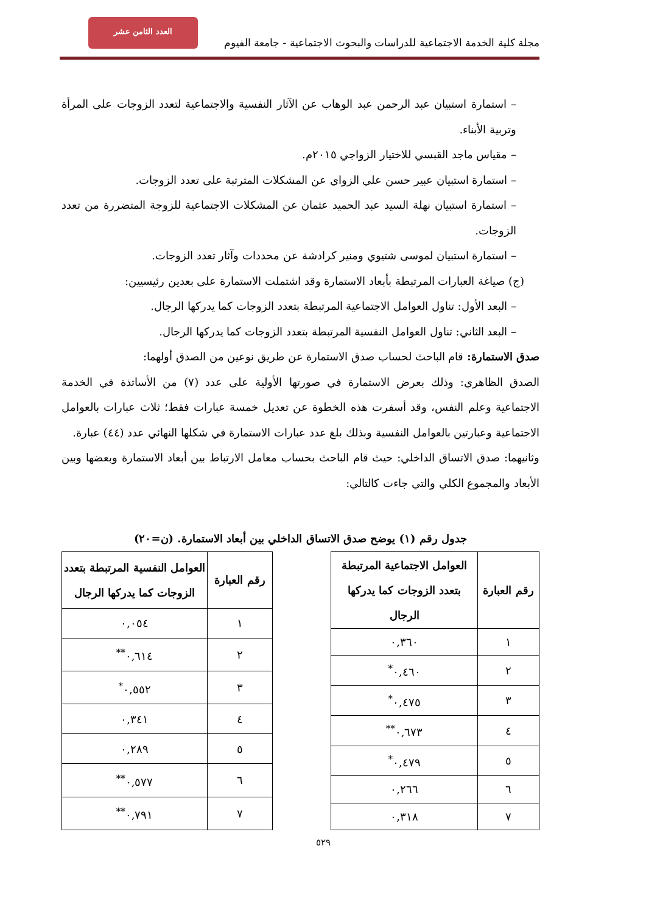العدد الثامن عشر
مجلة كلية الخدمة الاجتماعية للدراسات والبحوث الاجتماعية - جامعة الفيوم
– استمارة استبيان عبد الرحمن عبد الوهاب عن الآثار النفسية والاجتماعية لتعدد الزوجات على المرأة وتربية الأبناء.
– مقياس ماجد القبسي للاختيار الزواجي ٢٠١٥م.
– استمارة استبيان عبير حسن علي الزواي عن المشكلات المترتبة على تعدد الزوجات.
– استمارة استبيان نهلة السيد عبد الحميد عثمان عن المشكلات الاجتماعية للزوجة المتضررة من تعدد الزوجات.
– استمارة استبيان لموسى شتيوي ومنير كرادشة عن محددات وآثار تعدد الزوجات.
(ج) صياغة العبارات المرتبطة بأبعاد الاستمارة وقد اشتملت الاستمارة على بعدين رئيسيين:
– البعد الأول: تناول العوامل الاجتماعية المرتبطة بتعدد الزوجات كما يدركها الرجال.
– البعد الثاني: تناول العوامل النفسية المرتبطة بتعدد الزوجات كما يدركها الرجال.
صدق الاستمارة: قام الباحث لحساب صدق الاستمارة عن طريق نوعين من الصدق أولهما:
الصدق الظاهري: وذلك بعرض الاستمارة في صورتها الأولية على عدد (٧) من الأساتذة في الخدمة الاجتماعية وعلم النفس، وقد أسفرت هذه الخطوة عن تعديل خمسة عبارات فقط؛ ثلاث عبارات بالعوامل الاجتماعية وعبارتين بالعوامل النفسية وبذلك بلغ عدد عبارات الاستمارة في شكلها النهائي عدد (٤٤) عبارة.
وثانيهما: صدق الاتساق الداخلي: حيث قام الباحث بحساب معامل الارتباط بين أبعاد الاستمارة وبعضها وبين الأبعاد والمجموع الكلي والتي جاءت كالتالي:
جدول رقم (١) يوضح صدق الاتساق الداخلي بين أبعاد الاستمارة. (ن=٢٠)
| رقم العبارة | العوامل الاجتماعية المرتبطة بتعدد الزوجات كما يدركها الرجال |
| --- | --- |
| ١ | ٠,٣٦٠ |
| ٢ | ٠,٤٦٠<sup>*</sup> |
| ٣ | ٠,٤٧٥<sup>*</sup> |
| ٤ | ٠,٦٧٣<sup>**</sup> |
| ٥ | ٠,٤٧٩<sup>*</sup> |
| ٦ | ٠,٢٦٦ |
| ٧ | ٠,٣١٨ |
| رقم العبارة | العوامل النفسية المرتبطة بتعدد الزوجات كما يدركها الرجال |
| --- | --- |
| ١ | ٠,٠٥٤ |
| ٢ | ٠,٦١٤<sup>**</sup> |
| ٣ | ٠,٥٥٢<sup>*</sup> |
| ٤ | ٠,٣٤١ |
| ٥ | ٠,٢٨٩ |
| ٦ | ٠,٥٧٧<sup>**</sup> |
| ٧ | ٠,٧٩١<sup>**</sup> |
٥٢٩